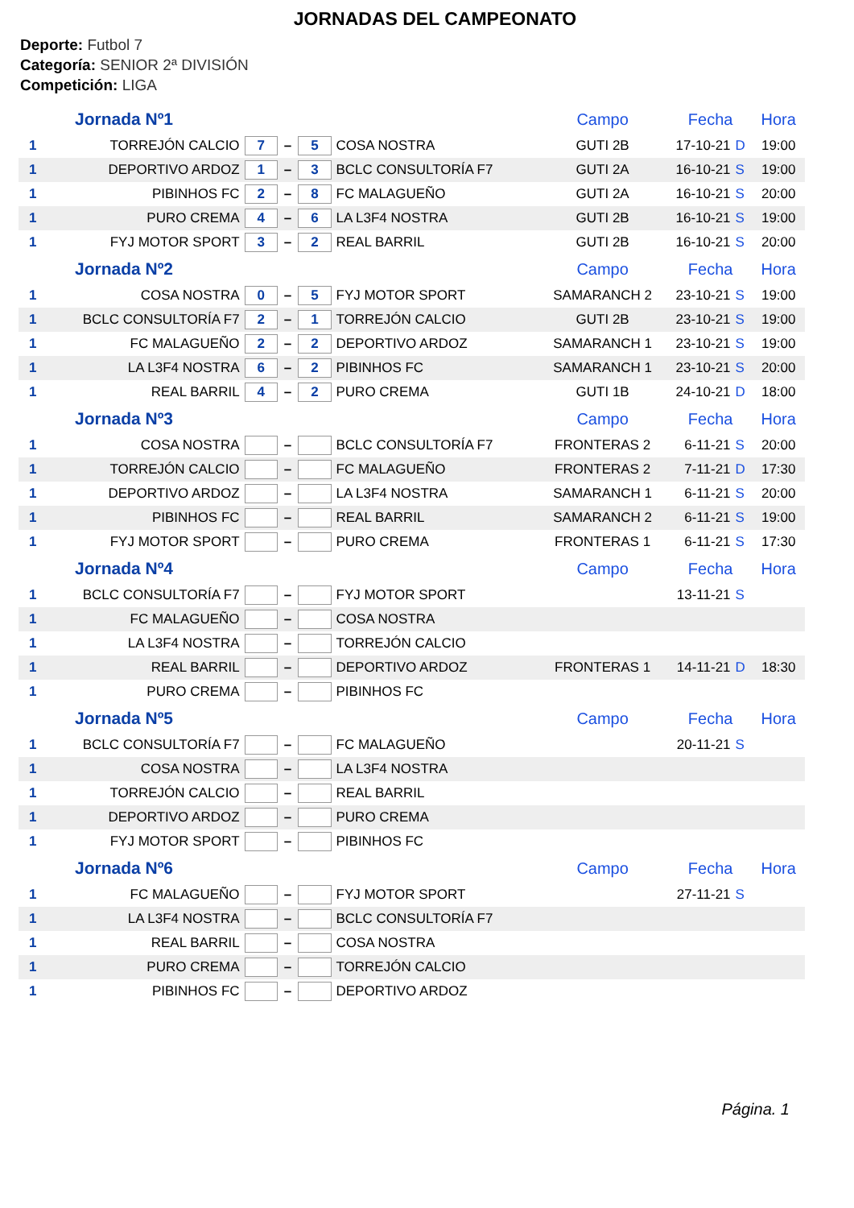JORNADAS DEL CAMPEONATO
Deporte: Futbol 7
Categoría: SENIOR 2ª DIVISIÓN
Competición: LIGA
| Jornada Nº1 | | | | | | Campo | Fecha | | Hora |
| 1 | TORREJÓN CALCIO | 7 | – | 5 | COSA NOSTRA | GUTI 2B | 17-10-21 | D | 19:00 |
| 1 | DEPORTIVO ARDOZ | 1 | – | 3 | BCLC CONSULTORÍA F7 | GUTI 2A | 16-10-21 | S | 19:00 |
| 1 | PIBINHOS FC | 2 | – | 8 | FC MALAGUEÑO | GUTI 2A | 16-10-21 | S | 20:00 |
| 1 | PURO CREMA | 4 | – | 6 | LA L3F4 NOSTRA | GUTI 2B | 16-10-21 | S | 19:00 |
| 1 | FYJ MOTOR SPORT | 3 | – | 2 | REAL BARRIL | GUTI 2B | 16-10-21 | S | 20:00 |
| Jornada Nº2 | | | | | | Campo | Fecha | | Hora |
| 1 | COSA NOSTRA | 0 | – | 5 | FYJ MOTOR SPORT | SAMARANCH 2 | 23-10-21 | S | 19:00 |
| 1 | BCLC CONSULTORÍA F7 | 2 | – | 1 | TORREJÓN CALCIO | GUTI 2B | 23-10-21 | S | 19:00 |
| 1 | FC MALAGUEÑO | 2 | – | 2 | DEPORTIVO ARDOZ | SAMARANCH 1 | 23-10-21 | S | 19:00 |
| 1 | LA L3F4 NOSTRA | 6 | – | 2 | PIBINHOS FC | SAMARANCH 1 | 23-10-21 | S | 20:00 |
| 1 | REAL BARRIL | 4 | – | 2 | PURO CREMA | GUTI 1B | 24-10-21 | D | 18:00 |
| Jornada Nº3 | | | | | | Campo | Fecha | | Hora |
| 1 | COSA NOSTRA | | – | | BCLC CONSULTORÍA F7 | FRONTERAS 2 | 6-11-21 | S | 20:00 |
| 1 | TORREJÓN CALCIO | | – | | FC MALAGUEÑO | FRONTERAS 2 | 7-11-21 | D | 17:30 |
| 1 | DEPORTIVO ARDOZ | | – | | LA L3F4 NOSTRA | SAMARANCH 1 | 6-11-21 | S | 20:00 |
| 1 | PIBINHOS FC | | – | | REAL BARRIL | SAMARANCH 2 | 6-11-21 | S | 19:00 |
| 1 | FYJ MOTOR SPORT | | – | | PURO CREMA | FRONTERAS 1 | 6-11-21 | S | 17:30 |
| Jornada Nº4 | | | | | | Campo | Fecha | | Hora |
| 1 | BCLC CONSULTORÍA F7 | | – | | FYJ MOTOR SPORT | | 13-11-21 | S | |
| 1 | FC MALAGUEÑO | | – | | COSA NOSTRA | | | | |
| 1 | LA L3F4 NOSTRA | | – | | TORREJÓN CALCIO | | | | |
| 1 | REAL BARRIL | | – | | DEPORTIVO ARDOZ | FRONTERAS 1 | 14-11-21 | D | 18:30 |
| 1 | PURO CREMA | | – | | PIBINHOS FC | | | | |
| Jornada Nº5 | | | | | | Campo | Fecha | | Hora |
| 1 | BCLC CONSULTORÍA F7 | | – | | FC MALAGUEÑO | | 20-11-21 | S | |
| 1 | COSA NOSTRA | | – | | LA L3F4 NOSTRA | | | | |
| 1 | TORREJÓN CALCIO | | – | | REAL BARRIL | | | | |
| 1 | DEPORTIVO ARDOZ | | – | | PURO CREMA | | | | |
| 1 | FYJ MOTOR SPORT | | – | | PIBINHOS FC | | | | |
| Jornada Nº6 | | | | | | Campo | Fecha | | Hora |
| 1 | FC MALAGUEÑO | | – | | FYJ MOTOR SPORT | | 27-11-21 | S | |
| 1 | LA L3F4 NOSTRA | | – | | BCLC CONSULTORÍA F7 | | | | |
| 1 | REAL BARRIL | | – | | COSA NOSTRA | | | | |
| 1 | PURO CREMA | | – | | TORREJÓN CALCIO | | | | |
| 1 | PIBINHOS FC | | – | | DEPORTIVO ARDOZ | | | | |
Página. 1